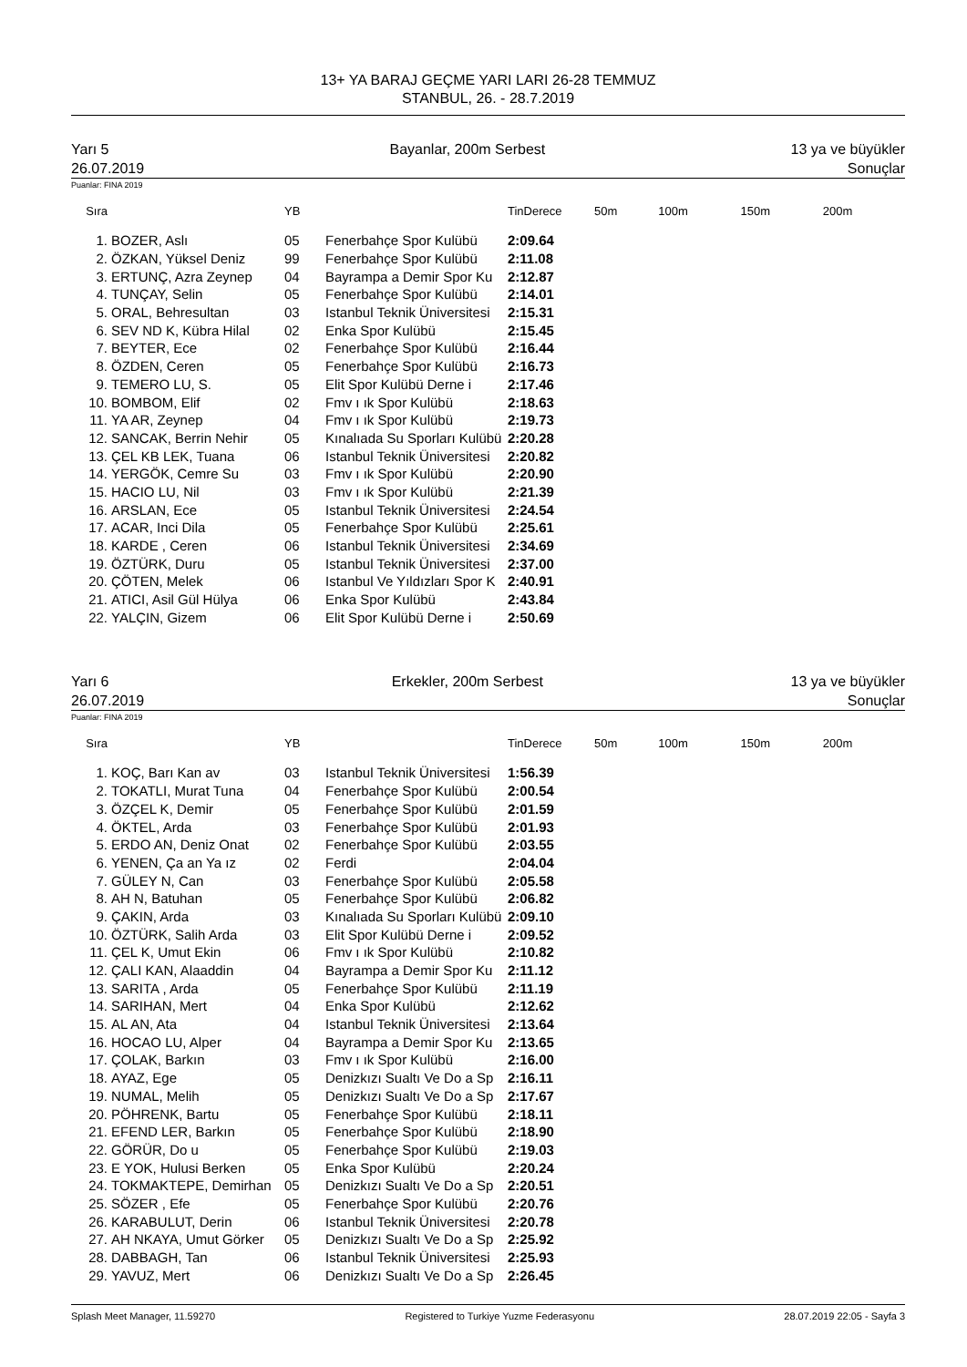13+ YA BARAJ GEÇME YARI LARI 26-28 TEMMUZ
STANBUL, 26. - 28.7.2019
Yarı 5
26.07.2019
Bayanlar, 200m Serbest 13 ya ve büyükler
Sonuçlar
Puanlar: FINA 2019
| Sıra | | YB | | TinDerece | 50m | 100m | 150m | 200m |
| --- | --- | --- | --- | --- | --- | --- | --- | --- |
| 1. | BOZER, Aslı | 05 | Fenerbahçe Spor Kulübü | 2:09.64 | | | | |
| 2. | ÖZKAN, Yüksel Deniz | 99 | Fenerbahçe Spor Kulübü | 2:11.08 | | | | |
| 3. | ERTUNÇ, Azra Zeynep | 04 | Bayrampa a Demir Spor Ku | 2:12.87 | | | | |
| 4. | TUNÇAY, Selin | 05 | Fenerbahçe Spor Kulübü | 2:14.01 | | | | |
| 5. | ORAL, Behresultan | 03 | Istanbul Teknik Üniversitesi | 2:15.31 | | | | |
| 6. | SEV ND K, Kübra Hilal | 02 | Enka Spor Kulübü | 2:15.45 | | | | |
| 7. | BEYTER, Ece | 02 | Fenerbahçe Spor Kulübü | 2:16.44 | | | | |
| 8. | ÖZDEN, Ceren | 05 | Fenerbahçe Spor Kulübü | 2:16.73 | | | | |
| 9. | TEMERO LU, S. | 05 | Elit Spor Kulübü Derne i | 2:17.46 | | | | |
| 10. | BOMBOM, Elif | 02 | Fmv ı ık Spor Kulübü | 2:18.63 | | | | |
| 11. | YA AR, Zeynep | 04 | Fmv ı ık Spor Kulübü | 2:19.73 | | | | |
| 12. | SANCAK, Berrin Nehir | 05 | Kınalıada Su Sporları Kulübü | 2:20.28 | | | | |
| 13. | ÇEL KB LEK, Tuana | 06 | Istanbul Teknik Üniversitesi | 2:20.82 | | | | |
| 14. | YERGÖK, Cemre Su | 03 | Fmv ı ık Spor Kulübü | 2:20.90 | | | | |
| 15. | HACIO LU, Nil | 03 | Fmv ı ık Spor Kulübü | 2:21.39 | | | | |
| 16. | ARSLAN, Ece | 05 | Istanbul Teknik Üniversitesi | 2:24.54 | | | | |
| 17. | ACAR, Inci Dila | 05 | Fenerbahçe Spor Kulübü | 2:25.61 | | | | |
| 18. | KARDE , Ceren | 06 | Istanbul Teknik Üniversitesi | 2:34.69 | | | | |
| 19. | ÖZTÜRK, Duru | 05 | Istanbul Teknik Üniversitesi | 2:37.00 | | | | |
| 20. | ÇÖTEN, Melek | 06 | Istanbul Ve Yıldızları Spor K | 2:40.91 | | | | |
| 21. | ATICI, Asil Gül Hülya | 06 | Enka Spor Kulübü | 2:43.84 | | | | |
| 22. | YALÇIN, Gizem | 06 | Elit Spor Kulübü Derne i | 2:50.69 | | | | |
Yarı 6
26.07.2019
Erkekler, 200m Serbest 13 ya ve büyükler
Sonuçlar
Puanlar: FINA 2019
| Sıra | | YB | | TinDerece | 50m | 100m | 150m | 200m |
| --- | --- | --- | --- | --- | --- | --- | --- | --- |
| 1. | KOÇ, Barı Kan av | 03 | Istanbul Teknik Üniversitesi | 1:56.39 | | | | |
| 2. | TOKATLI, Murat Tuna | 04 | Fenerbahçe Spor Kulübü | 2:00.54 | | | | |
| 3. | ÖZÇEL K, Demir | 05 | Fenerbahçe Spor Kulübü | 2:01.59 | | | | |
| 4. | ÖKTEL, Arda | 03 | Fenerbahçe Spor Kulübü | 2:01.93 | | | | |
| 5. | ERDO AN, Deniz Onat | 02 | Fenerbahçe Spor Kulübü | 2:03.55 | | | | |
| 6. | YENEN, Ça an Ya ız | 02 | Ferdi | 2:04.04 | | | | |
| 7. | GÜLEY N, Can | 03 | Fenerbahçe Spor Kulübü | 2:05.58 | | | | |
| 8. | AH N, Batuhan | 05 | Fenerbahçe Spor Kulübü | 2:06.82 | | | | |
| 9. | ÇAKIN, Arda | 03 | Kınalıada Su Sporları Kulübü | 2:09.10 | | | | |
| 10. | ÖZTÜRK, Salih Arda | 03 | Elit Spor Kulübü Derne i | 2:09.52 | | | | |
| 11. | ÇEL K, Umut Ekin | 06 | Fmv ı ık Spor Kulübü | 2:10.82 | | | | |
| 12. | ÇALI KAN, Alaaddin | 04 | Bayrampa a Demir Spor Ku | 2:11.12 | | | | |
| 13. | SARITA , Arda | 05 | Fenerbahçe Spor Kulübü | 2:11.19 | | | | |
| 14. | SARIHAN, Mert | 04 | Enka Spor Kulübü | 2:12.62 | | | | |
| 15. | AL AN, Ata | 04 | Istanbul Teknik Üniversitesi | 2:13.64 | | | | |
| 16. | HOCAO LU, Alper | 04 | Bayrampa a Demir Spor Ku | 2:13.65 | | | | |
| 17. | ÇOLAK, Barkın | 03 | Fmv ı ık Spor Kulübü | 2:16.00 | | | | |
| 18. | AYAZ, Ege | 05 | Denizkızı Sualtı Ve Do a Sp | 2:16.11 | | | | |
| 19. | NUMAL, Melih | 05 | Denizkızı Sualtı Ve Do a Sp | 2:17.67 | | | | |
| 20. | PÖHRENK, Bartu | 05 | Fenerbahçe Spor Kulübü | 2:18.11 | | | | |
| 21. | EFEND LER, Barkın | 05 | Fenerbahçe Spor Kulübü | 2:18.90 | | | | |
| 22. | GÖRÜR, Do u | 05 | Fenerbahçe Spor Kulübü | 2:19.03 | | | | |
| 23. | E YOK, Hulusi Berken | 05 | Enka Spor Kulübü | 2:20.24 | | | | |
| 24. | TOKMAKTEPE, Demirhan | 05 | Denizkızı Sualtı Ve Do a Sp | 2:20.51 | | | | |
| 25. | SÖZER , Efe | 05 | Fenerbahçe Spor Kulübü | 2:20.76 | | | | |
| 26. | KARABULUT, Derin | 06 | Istanbul Teknik Üniversitesi | 2:20.78 | | | | |
| 27. | AH NKAYA, Umut Görker | 05 | Denizkızı Sualtı Ve Do a Sp | 2:25.92 | | | | |
| 28. | DABBAGH, Tan | 06 | Istanbul Teknik Üniversitesi | 2:25.93 | | | | |
| 29. | YAVUZ, Mert | 06 | Denizkızı Sualtı Ve Do a Sp | 2:26.45 | | | | |
Splash Meet Manager, 11.59270 Registered to Turkiye Yuzme Federasyonu 28.07.2019 22:05 - Sayfa 3